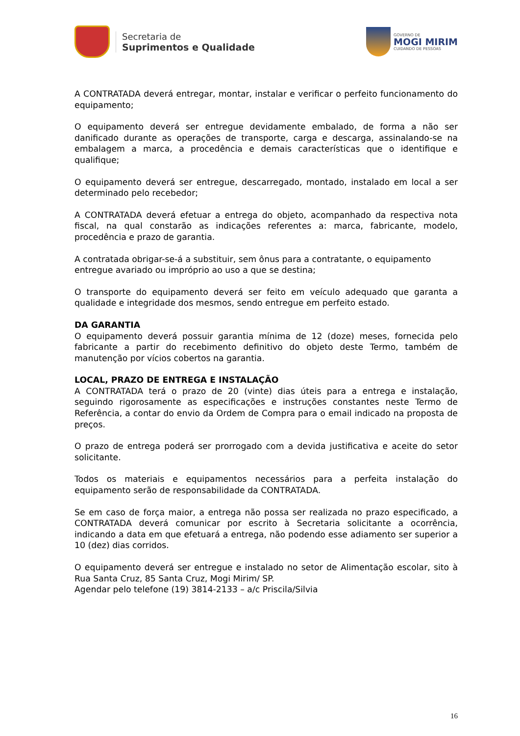Secretaria de
Suprimentos e Qualidade
GOVERNO DE
MOGI MIRIM
CUIDANDO DE PESSOAS
A CONTRATADA deverá entregar, montar, instalar e verificar o perfeito funcionamento do equipamento;
O equipamento deverá ser entregue devidamente embalado, de forma a não ser danificado durante as operações de transporte, carga e descarga, assinalando-se na embalagem a marca, a procedência e demais características que o identifique e qualifique;
O equipamento deverá ser entregue, descarregado, montado, instalado em local a ser determinado pelo recebedor;
A CONTRATADA deverá efetuar a entrega do objeto, acompanhado da respectiva nota fiscal, na qual constarão as indicações referentes a: marca, fabricante, modelo, procedência e prazo de garantia.
A contratada obrigar-se-á a substituir, sem ônus para a contratante, o equipamento entregue avariado ou impróprio ao uso a que se destina;
O transporte do equipamento deverá ser feito em veículo adequado que garanta a qualidade e integridade dos mesmos, sendo entregue em perfeito estado.
DA GARANTIA
O equipamento deverá possuir garantia mínima de 12 (doze) meses, fornecida pelo fabricante a partir do recebimento definitivo do objeto deste Termo, também de manutenção por vícios cobertos na garantia.
LOCAL, PRAZO DE ENTREGA E INSTALAÇÃO
A CONTRATADA terá o prazo de 20 (vinte) dias úteis para a entrega e instalação, seguindo rigorosamente as especificações e instruções constantes neste Termo de Referência, a contar do envio da Ordem de Compra para o email indicado na proposta de preços.
O prazo de entrega poderá ser prorrogado com a devida justificativa e aceite do setor solicitante.
Todos os materiais e equipamentos necessários para a perfeita instalação do equipamento serão de responsabilidade da CONTRATADA.
Se em caso de força maior, a entrega não possa ser realizada no prazo especificado, a CONTRATADA deverá comunicar por escrito à Secretaria solicitante a ocorrência, indicando a data em que efetuará a entrega, não podendo esse adiamento ser superior a 10 (dez) dias corridos.
O equipamento deverá ser entregue e instalado no setor de Alimentação escolar, sito à Rua Santa Cruz, 85 Santa Cruz, Mogi Mirim/ SP.
Agendar pelo telefone (19) 3814-2133 – a/c Priscila/Silvia
16